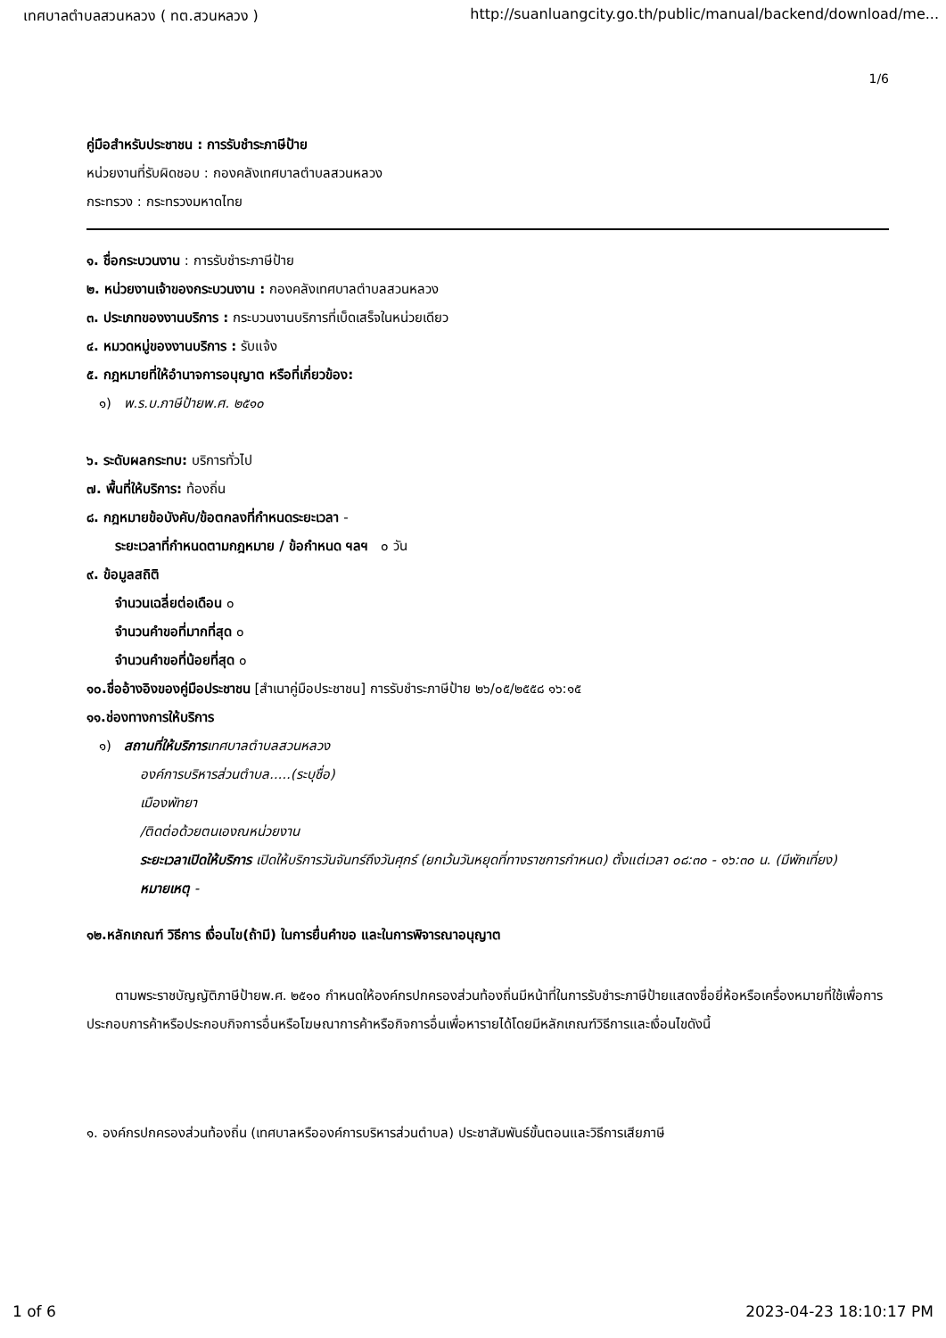เทศบาลตำบลสวนหลวง ( ทต.สวนหลวง ) http://suanluangcity.go.th/public/manual/backend/download/me...
1/6
คู่มือสำหรับประชาชน : การรับชำระภาษีป้าย
หน่วยงานที่รับผิดชอบ : กองคลังเทศบาลตำบลสวนหลวง
กระทรวง : กระทรวงมหาดไทย
๑. ชื่อกระบวนงาน : การรับชำระภาษีป้าย
๒. หน่วยงานเจ้าของกระบวนงาน : กองคลังเทศบาลตำบลสวนหลวง
๓. ประเภทของงานบริการ : กระบวนงานบริการที่เบ็ดเสร็จในหน่วยเดียว
๔. หมวดหมู่ของงานบริการ : รับแจ้ง
๕. กฎหมายที่ให้อำนาจการอนุญาต หรือที่เกี่ยวข้อง:
๑) พ.ร.บ.ภาษีป้ายพ.ศ. ๒๕๑๐
๖. ระดับผลกระทบ: บริการทั่วไป
๗. พื้นที่ให้บริการ: ท้องถิ่น
๘. กฎหมายข้อบังคับ/ข้อตกลงที่กำหนดระยะเวลา -
ระยะเวลาที่กำหนดตามกฎหมาย / ข้อกำหนด ฯลฯ ๐ วัน
๙. ข้อมูลสถิติ
จำนวนเฉลี่ยต่อเดือน ๐
จำนวนคำขอที่มากที่สุด ๐
จำนวนคำขอที่น้อยที่สุด ๐
๑๐.ชื่ออ้างอิงของคู่มือประชาชน [สำเนาคู่มือประชาชน] การรับชำระภาษีป้าย ๒๖/๐๕/๒๕๕๘ ๑๖:๑๕
๑๑.ช่องทางการให้บริการ
๑) สถานที่ให้บริการเทศบาลตำบลสวนหลวง
องค์การบริหารส่วนตำบล.....(ระบุชื่อ)
เมืองพัทยา
/ติดต่อด้วยตนเองณหน่วยงาน
ระยะเวลาเปิดให้บริการ เปิดให้บริการวันจันทร์ถึงวันศุกร์ (ยกเว้นวันหยุดที่ทางราชการกำหนด) ตั้งแต่เวลา ๐๘:๓๐ - ๑๖:๓๐ น. (มีพักเที่ยง)
หมายเหตุ -
๑๒.หลักเกณฑ์ วิธีการ เงื่อนไข(ถ้ามี) ในการยื่นคำขอ และในการพิจารณาอนุญาต
ตามพระราชบัญญัติภาษีป้ายพ.ศ. ๒๕๑๐ กำหนดให้องค์กรปกครองส่วนท้องถิ่นมีหน้าที่ในการรับชำระภาษีป้ายแสดงชื่อยี่ห้อหรือเครื่องหมายที่ใช้เพื่อการประกอบการค้าหรือประกอบกิจการอื่นหรือโฆษณาการค้าหรือกิจการอื่นเพื่อหารายได้โดยมีหลักเกณฑ์วิธีการและเงื่อนไขดังนี้
๑. องค์กรปกครองส่วนท้องถิ่น (เทศบาลหรือองค์การบริหารส่วนตำบล) ประชาสัมพันธ์ขั้นตอนและวิธีการเสียภาษี
1 of 6 2023-04-23 18:10:17 PM